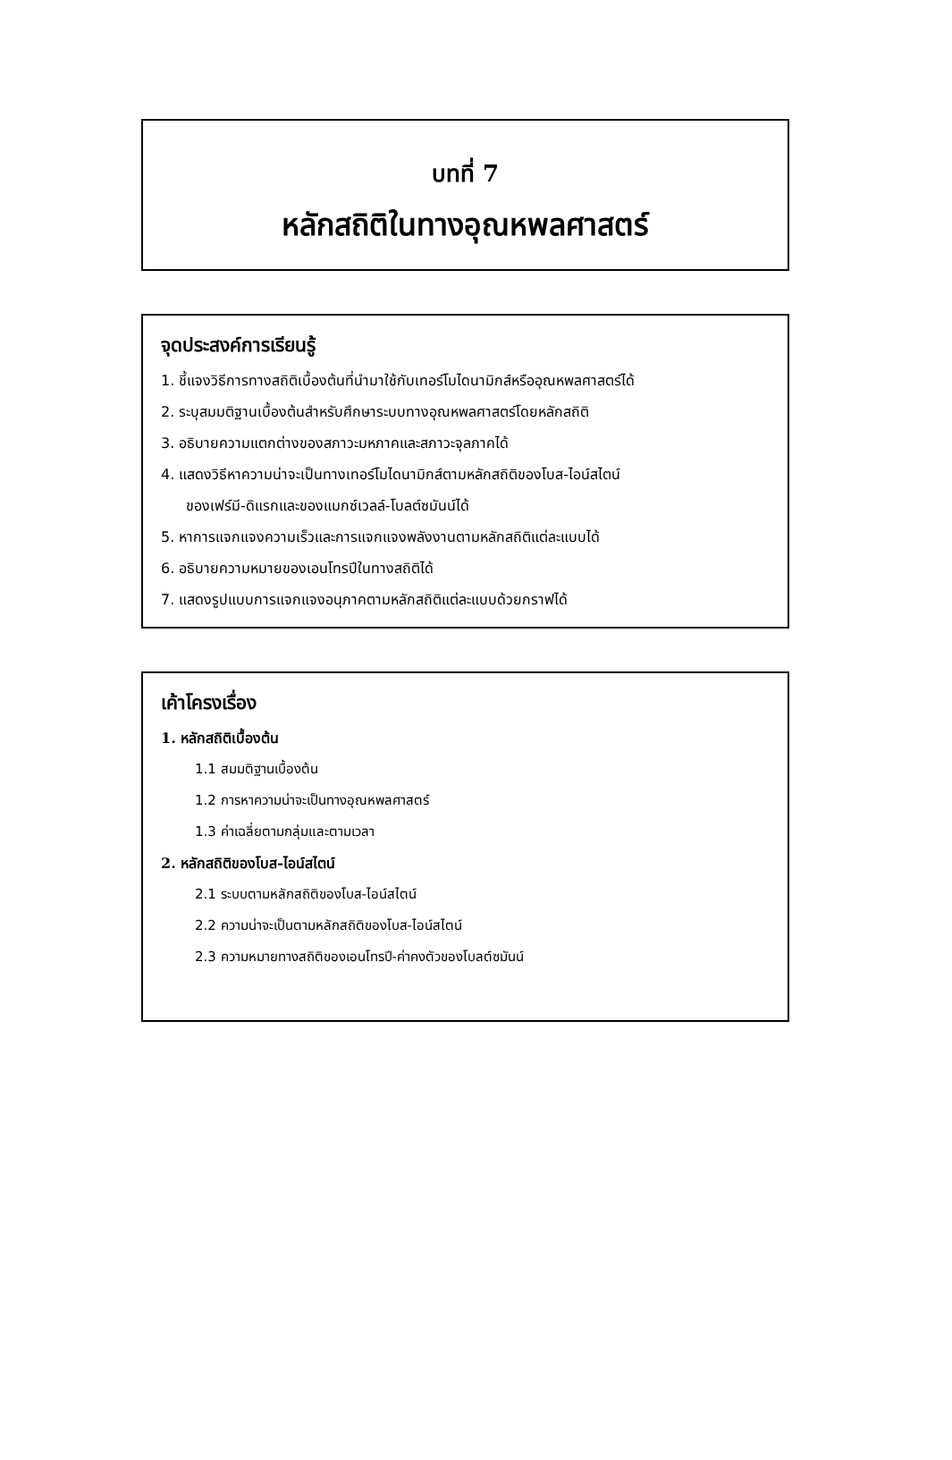บทที่ 7
หลักสถิติในทางอุณหพลศาสตร์
จุดประสงค์การเรียนรู้
1. ชี้แจงวิธีการทางสถิติเบื้องต้นที่นำมาใช้กับเทอร์โมไดนามิกส์หรืออุณหพลศาสตร์ได้
2. ระบุสมมติฐานเบื้องต้นสำหรับศึกษาระบบทางอุณหพลศาสตร์โดยหลักสถิติ
3. อธิบายความแตกต่างของสภาวะมหภาคและสภาวะจุลภาคได้
4. แสดงวิธีหาความน่าจะเป็นทางเทอร์โมไดนามิกส์ตามหลักสถิติของโบส-ไอน์สไตน์
ของเฟร์มี-ดิแรกและของแมกซ์เวลล์-โบลต์ซมันน์ได้
5. หาการแจกแจงความเร็วและการแจกแจงพลังงานตามหลักสถิติแต่ละแบบได้
6. อธิบายความหมายของเอนโทรปีในทางสถิติได้
7. แสดงรูปแบบการแจกแจงอนุภาคตามหลักสถิติแต่ละแบบด้วยกราฟได้
เค้าโครงเรื่อง
1. หลักสถิติเบื้องต้น
1.1 สมมติฐานเบื้องต้น
1.2 การหาความน่าจะเป็นทางอุณหพลศาสตร์
1.3 ค่าเฉลี่ยตามกลุ่มและตามเวลา
2. หลักสถิติของโบส-ไอน์สไตน์
2.1 ระบบตามหลักสถิติของโบส-ไอน์สไตน์
2.2 ความน่าจะเป็นตามหลักสถิติของโบส-ไอน์สไตน์
2.3 ความหมายทางสถิติของเอนโทรปี-ค่าคงตัวของโบลต์ซมันน์